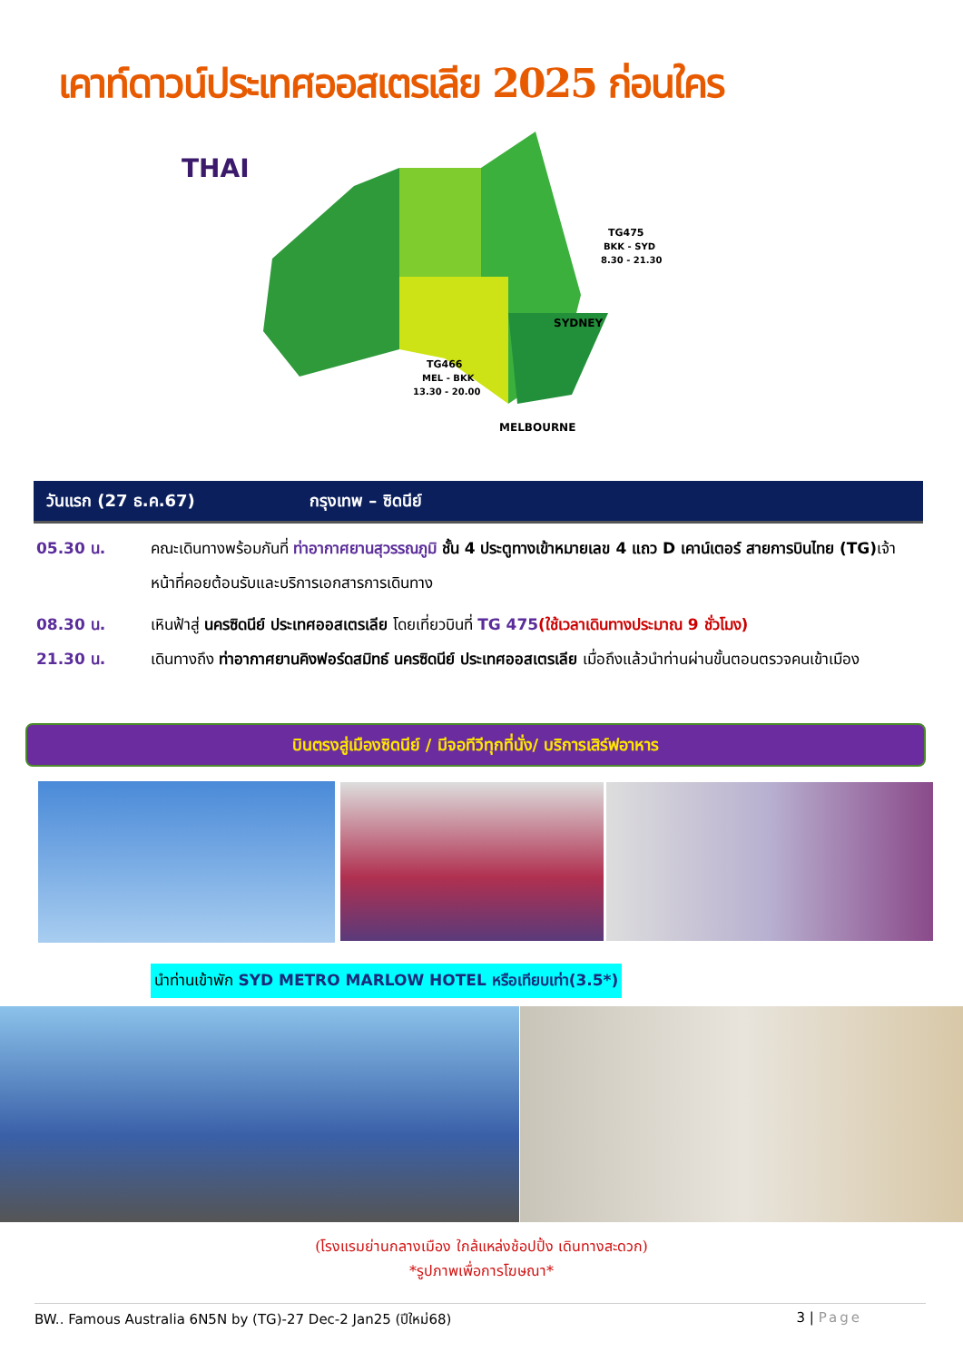เคาท์ดาวน์ประเทศออสเตรเลีย 2025 ก่อนใคร
THAI
TG475
BKK - SYD
8.30 - 21.30
SYDNEY
TG466
MEL - BKK
13.30 - 20.00
MELBOURNE
วันแรก (27 ธ.ค.67) กรุงเทพ – ซิดนีย์
05.30 น. คณะเดินทางพร้อมกันที่ ท่าอากาศยานสุวรรณภูมิ ชั้น 4 ประตูทางเข้าหมายเลข 4 แถว D เคาน์เตอร์ สายการบินไทย (TG) เจ้าหน้าที่คอยต้อนรับและบริการเอกสารการเดินทาง
08.30 น. เหินฟ้าสู่ นครซิดนีย์ ประเทศออสเตรเลีย โดยเที่ยวบินที่ TG 475(ใช้เวลาเดินทางประมาณ 9 ชั่วโมง)
21.30 น. เดินทางถึง ท่าอากาศยานคิงฟอร์ดสมิทธ์ นครซิดนีย์ ประเทศออสเตรเลีย เมื่อถึงแล้วนำท่านผ่านขั้นตอนตรวจคนเข้าเมือง
บินตรงสู่เมืองซิดนีย์ / มีจอทีวีทุกที่นั่ง/ บริการเสิร์ฟอาหาร
นำท่านเข้าพัก SYD METRO MARLOW HOTEL หรือเทียบเท่า(3.5*)
(โรงแรมย่านกลางเมือง ใกล้แหล่งช้อปปิ้ง เดินทางสะดวก)
*รูปภาพเพื่อการโฆษณา*
BW.. Famous Australia 6N5N by (TG)-27 Dec-2 Jan25 (ปีใหม่68) 3 | Page